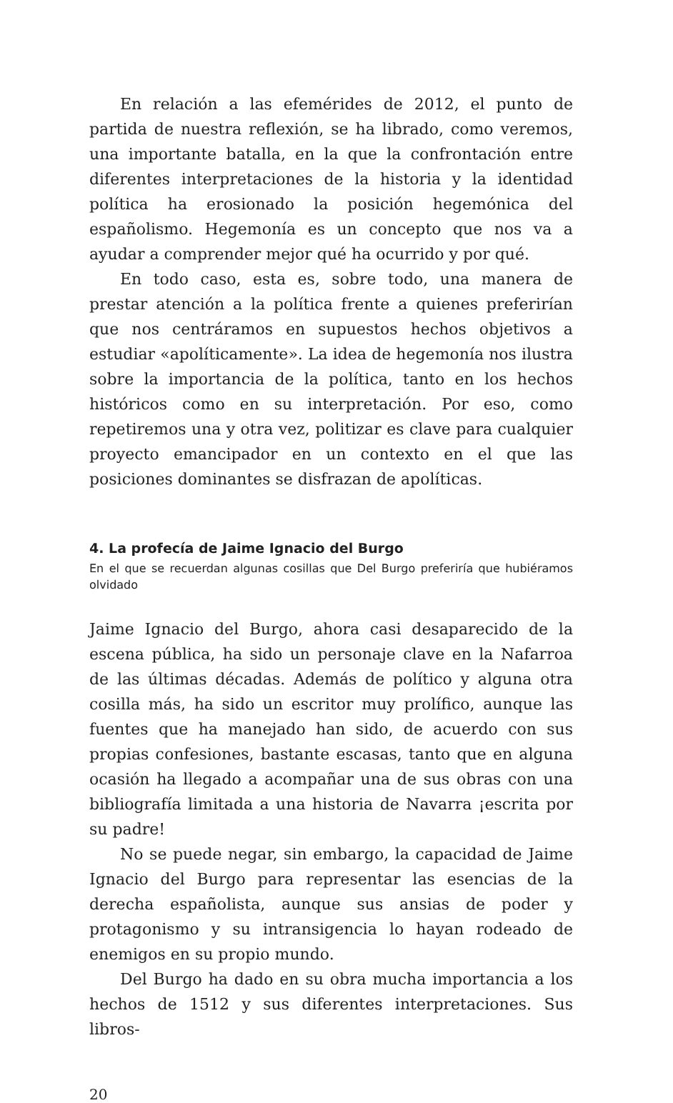En relación a las efemérides de 2012, el punto de partida de nuestra reflexión, se ha librado, como veremos, una importante batalla, en la que la confrontación entre diferentes interpretaciones de la historia y la identidad política ha erosionado la posición hegemónica del españolismo. Hegemonía es un concepto que nos va a ayudar a comprender mejor qué ha ocurrido y por qué.
En todo caso, esta es, sobre todo, una manera de prestar atención a la política frente a quienes preferirían que nos centráramos en supuestos hechos objetivos a estudiar «apolíticamente». La idea de hegemonía nos ilustra sobre la importancia de la política, tanto en los hechos históricos como en su interpretación. Por eso, como repetiremos una y otra vez, politizar es clave para cualquier proyecto emancipador en un contexto en el que las posiciones dominantes se disfrazan de apolíticas.
4. La profecía de Jaime Ignacio del Burgo
En el que se recuerdan algunas cosillas que Del Burgo preferiría que hubiéramos olvidado
Jaime Ignacio del Burgo, ahora casi desaparecido de la escena pública, ha sido un personaje clave en la Nafarroa de las últimas décadas. Además de político y alguna otra cosilla más, ha sido un escritor muy prolífico, aunque las fuentes que ha manejado han sido, de acuerdo con sus propias confesiones, bastante escasas, tanto que en alguna ocasión ha llegado a acompañar una de sus obras con una bibliografía limitada a una historia de Navarra ¡escrita por su padre!
No se puede negar, sin embargo, la capacidad de Jaime Ignacio del Burgo para representar las esencias de la derecha españolista, aunque sus ansias de poder y protagonismo y su intransigencia lo hayan rodeado de enemigos en su propio mundo.
Del Burgo ha dado en su obra mucha importancia a los hechos de 1512 y sus diferentes interpretaciones. Sus libros-
20